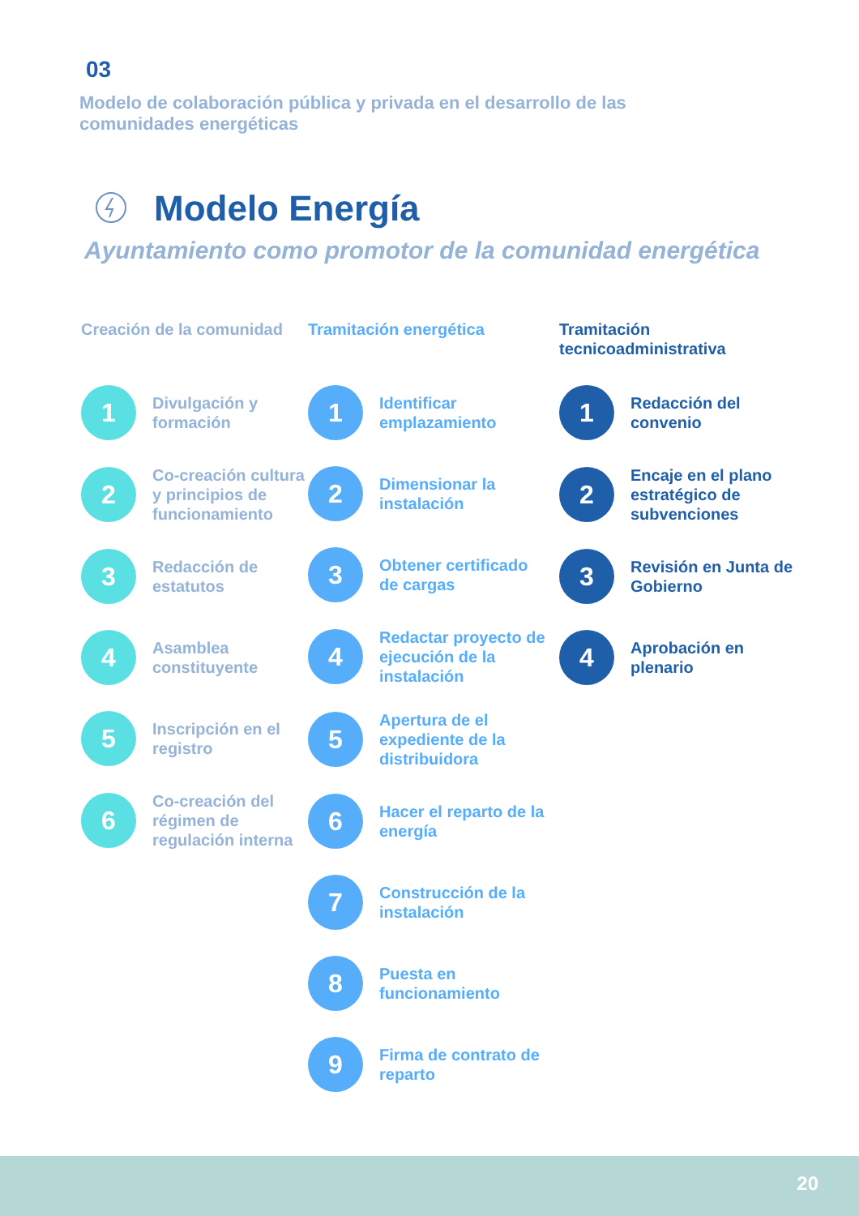03
Modelo de colaboración pública y privada en el desarrollo de las comunidades energéticas
Modelo Energía
Ayuntamiento como promotor de la comunidad energética
Creación de la comunidad
1
Divulgación y formación
2
Co-creación cultura y principios de funcionamiento
3
Redacción de estatutos
4
Asamblea constituyente
5
Inscripción en el registro
6
Co-creación del régimen de regulación interna
Tramitación energética
1
Identificar emplazamiento
2
Dimensionar la instalación
3
Obtener certificado de cargas
4
Redactar proyecto de ejecución de la instalación
5
Apertura de el expediente de la distribuidora
6
Hacer el reparto de la energía
7
Construcción de la instalación
8
Puesta en funcionamiento
9
Firma de contrato de reparto
Tramitación tecnicoadministrativa
1
Redacción del convenio
2
Encaje en el plano estratégico de subvenciones
3
Revisión en Junta de Gobierno
4
Aprobación en plenario
20